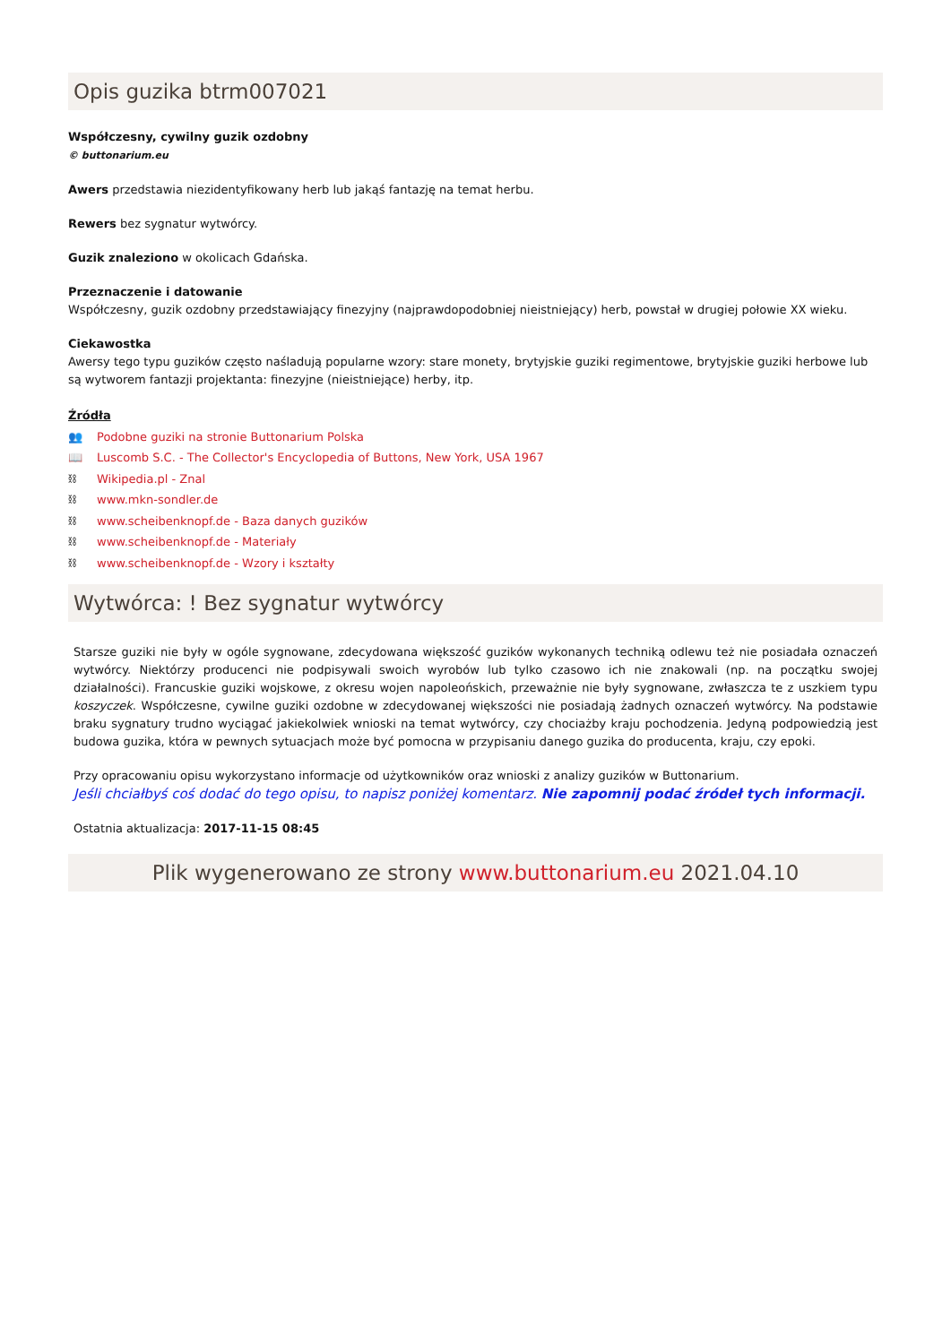Opis guzika btrm007021
Współczesny, cywilny guzik ozdobny
© buttonarium.eu
Awers przedstawia niezidentyfikowany herb lub jakąś fantazję na temat herbu.
Rewers bez sygnatur wytwórcy.
Guzik znaleziono w okolicach Gdańska.
Przeznaczenie i datowanie
Współczesny, guzik ozdobny przedstawiający finezyjny (najprawdopodobniej nieistniejący) herb, powstał w drugiej połowie XX wieku.
Ciekawostka
Awersy tego typu guzików często naśladują popularne wzory: stare monety, brytyjskie guziki regimentowe, brytyjskie guziki herbowe lub są wytworem fantazji projektanta: finezyjne (nieistniejące) herby, itp.
Źródła
👥 Podobne guziki na stronie Buttonarium Polska
📖 Luscomb S.C. - The Collector's Encyclopedia of Buttons, New York, USA 1967
⛓ Wikipedia.pl - Znal
⛓ www.mkn-sondler.de
⛓ www.scheibenknopf.de - Baza danych guzików
⛓ www.scheibenknopf.de - Materiały
⛓ www.scheibenknopf.de - Wzory i kształty
Wytwórca: ! Bez sygnatur wytwórcy
Starsze guziki nie były w ogóle sygnowane, zdecydowana większość guzików wykonanych techniką odlewu też nie posiadała oznaczeń wytwórcy. Niektórzy producenci nie podpisywali swoich wyrobów lub tylko czasowo ich nie znakowali (np. na początku swojej działalności). Francuskie guziki wojskowe, z okresu wojen napoleońskich, przeważnie nie były sygnowane, zwłaszcza te z uszkiem typu koszyczek. Współczesne, cywilne guziki ozdobne w zdecydowanej większości nie posiadają żadnych oznaczeń wytwórcy. Na podstawie braku sygnatury trudno wyciągać jakiekolwiek wnioski na temat wytwórcy, czy chociażby kraju pochodzenia. Jedyną podpowiedzią jest budowa guzika, która w pewnych sytuacjach może być pomocna w przypisaniu danego guzika do producenta, kraju, czy epoki.
Przy opracowaniu opisu wykorzystano informacje od użytkowników oraz wnioski z analizy guzików w Buttonarium.
Jeśli chciałbyś coś dodać do tego opisu, to napisz poniżej komentarz. Nie zapomnij podać źródeł tych informacji.
Ostatnia aktualizacja: 2017-11-15 08:45
Plik wygenerowano ze strony www.buttonarium.eu 2021.04.10